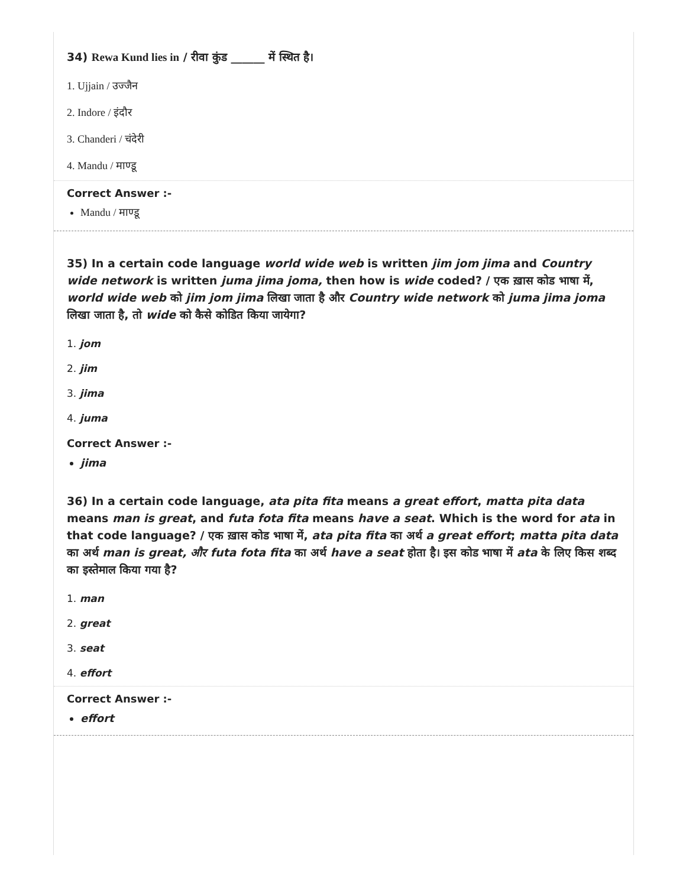34) Rewa Kund lies in / रीवा कुंड ______ में स्थित है।
1. Ujjain / उज्जैन
2. Indore / इंदौर
3. Chanderi / चंदेरी
4. Mandu / माण्डू
Correct Answer :-
Mandu / माण्डू
35) In a certain code language world wide web is written jim jom jima and Country wide network is written juma jima joma, then how is wide coded? / एक ख़ास कोड भाषा में, world wide web को jim jom jima लिखा जाता है और Country wide network को juma jima joma लिखा जाता है, तो wide को कैसे कोडित किया जायेगा?
1. jom
2. jim
3. jima
4. juma
Correct Answer :-
jima
36) In a certain code language, ata pita fita means a great effort, matta pita data means man is great, and futa fota fita means have a seat. Which is the word for ata in that code language? / एक ख़ास कोड भाषा में, ata pita fita का अर्थ a great effort; matta pita data का अर्थ man is great, और futa fota fita का अर्थ have a seat होता है। इस कोड भाषा में ata के लिए किस शब्द का इस्तेमाल किया गया है?
1. man
2. great
3. seat
4. effort
Correct Answer :-
effort